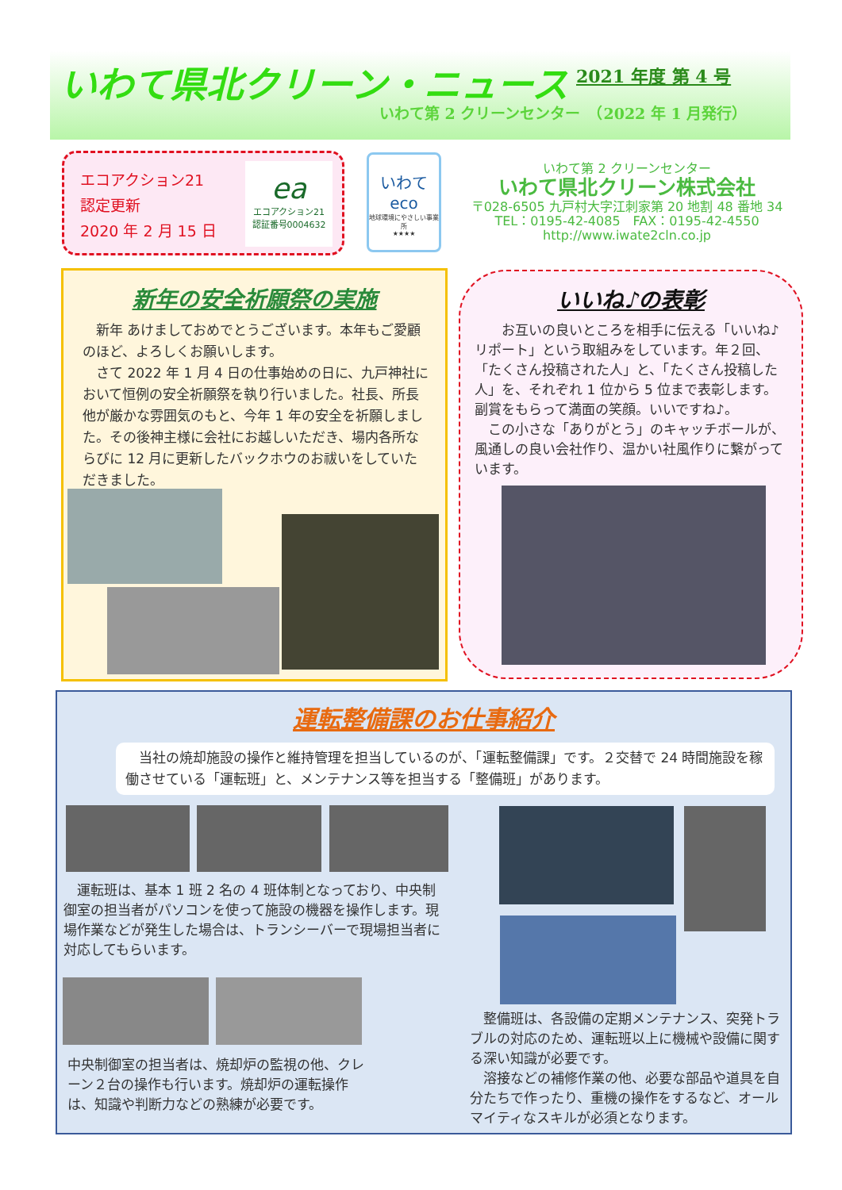いわて県北クリーン・ニュース 2021 年度 第 4 号
いわて第 2 クリーンセンター　（2022 年 1 月発行）
エコアクション21
認定更新
2020 年 2 月 15 日
ea
エコアクション21
認証番号0004632
いわて
eco
地球環境にやさしい事業所
★★★★
いわて第 2 クリーンセンター
いわて県北クリーン株式会社
〒028-6505 九戸村大字江刺家第 20 地割 48 番地 34
TEL：0195-42-4085　FAX：0195-42-4550
http://www.iwate2cln.co.jp
新年の安全祈願祭の実施
新年 あけましておめでとうございます。本年もご愛顧のほど、よろしくお願いします。
さて 2022 年 1 月 4 日の仕事始めの日に、九戸神社において恒例の安全祈願祭を執り行いました。社長、所長他が厳かな雰囲気のもと、今年 1 年の安全を祈願しました。その後神主様に会社にお越しいただき、場内各所ならびに 12 月に更新したバックホウのお祓いをしていただきました。
いいね♪の表彰
　お互いの良いところを相手に伝える「いいね♪リポート」という取組みをしています。年２回、「たくさん投稿された人」と、「たくさん投稿した人」を、それぞれ 1 位から 5 位まで表彰します。副賞をもらって満面の笑顔。いいですね♪。
　この小さな「ありがとう」のキャッチボールが、風通しの良い会社作り、温かい社風作りに繋がっています。
運転整備課のお仕事紹介
　当社の焼却施設の操作と維持管理を担当しているのが、「運転整備課」です。２交替で 24 時間施設を稼働させている「運転班」と、メンテナンス等を担当する「整備班」があります。
　運転班は、基本 1 班 2 名の 4 班体制となっており、中央制御室の担当者がパソコンを使って施設の機器を操作します。現場作業などが発生した場合は、トランシーバーで現場担当者に対応してもらいます。
中央制御室の担当者は、焼却炉の監視の他、クレーン２台の操作も行います。焼却炉の運転操作は、知識や判断力などの熟練が必要です。
　整備班は、各設備の定期メンテナンス、突発トラブルの対応のため、運転班以上に機械や設備に関する深い知識が必要です。
　溶接などの補修作業の他、必要な部品や道具を自分たちで作ったり、重機の操作をするなど、オールマイティなスキルが必須となります。